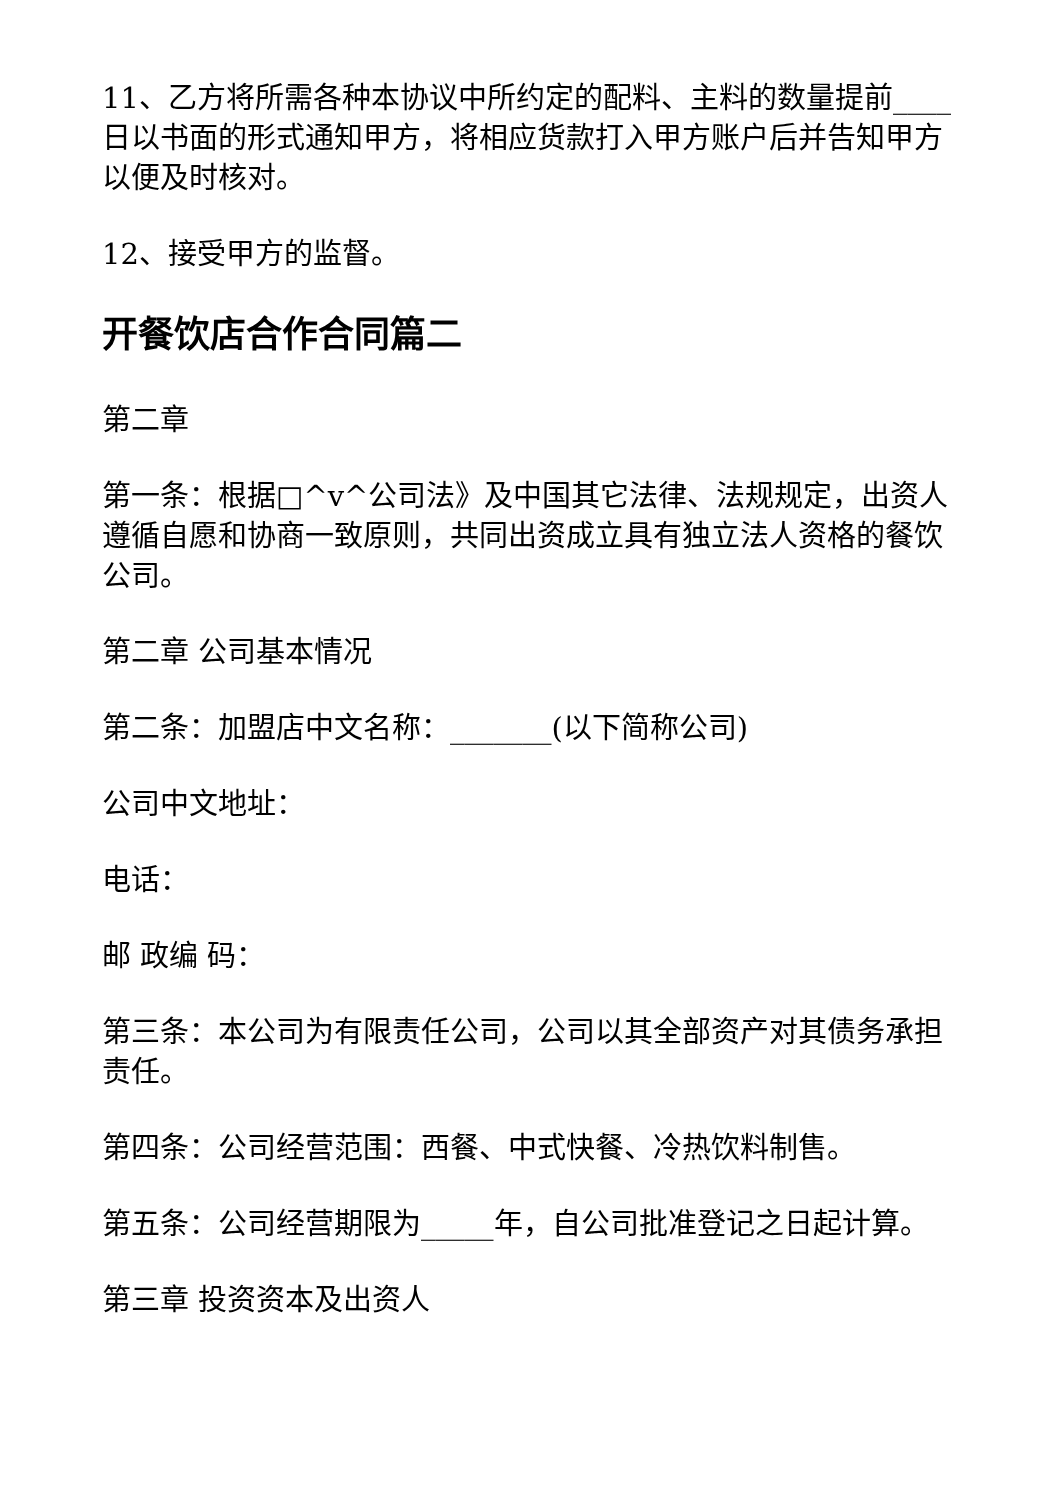11、乙方将所需各种本协议中所约定的配料、主料的数量提前____日以书面的形式通知甲方，将相应货款打入甲方账户后并告知甲方以便及时核对。
12、接受甲方的监督。
开餐饮店合作合同篇二
第二章
第一条：根据□^v^公司法》及中国其它法律、法规规定，出资人遵循自愿和协商一致原则，共同出资成立具有独立法人资格的餐饮公司。
第二章 公司基本情况
第二条：加盟店中文名称：_______(以下简称公司)
公司中文地址：
电话：
邮 政编 码：
第三条：本公司为有限责任公司，公司以其全部资产对其债务承担责任。
第四条：公司经营范围：西餐、中式快餐、冷热饮料制售。
第五条：公司经营期限为_____年，自公司批准登记之日起计算。
第三章 投资资本及出资人